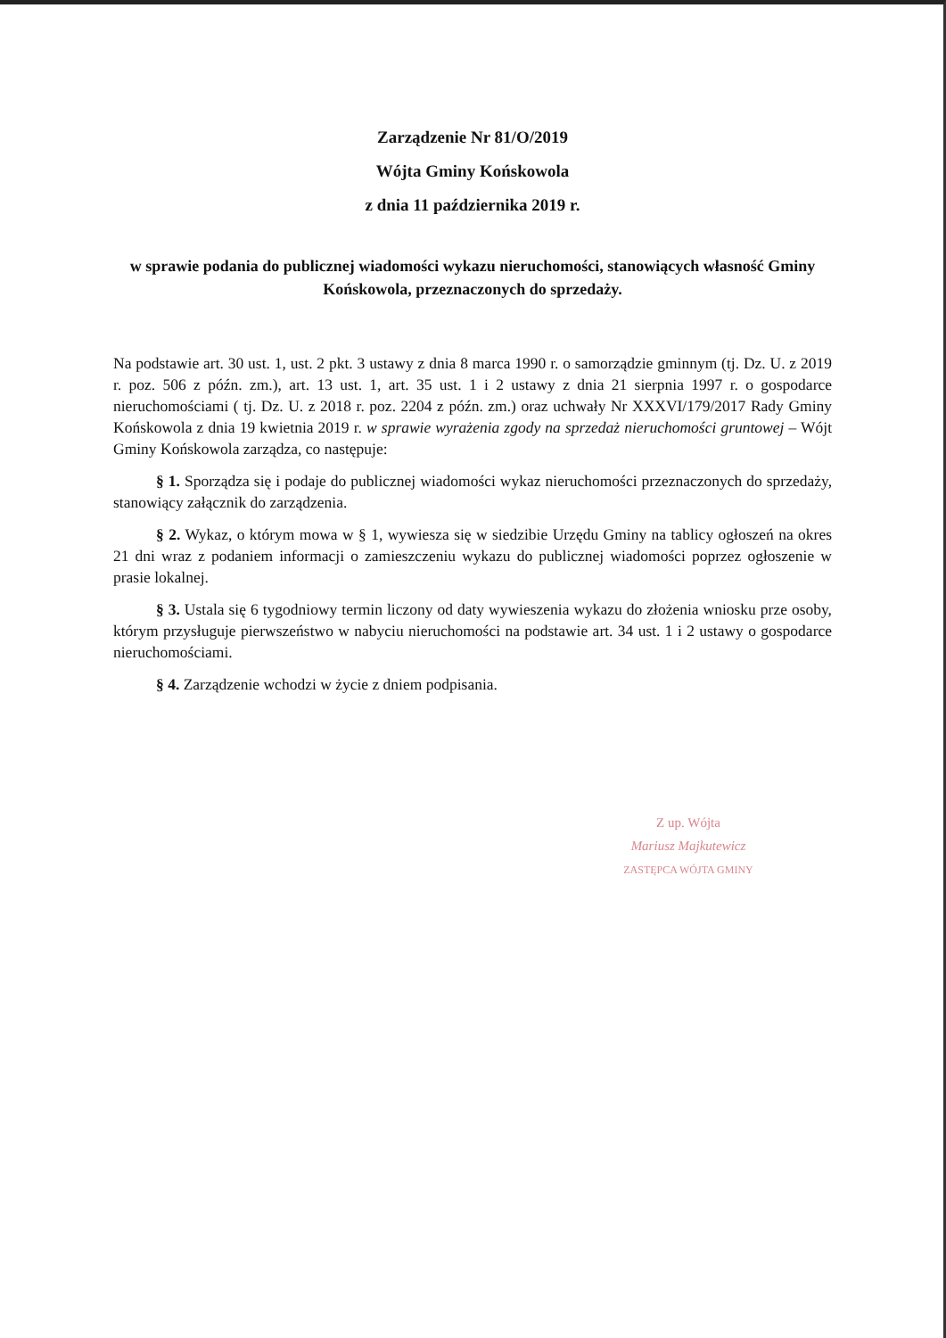Zarządzenie Nr 81/O/2019
Wójta Gminy Końskowola
z dnia 11 października 2019 r.
w sprawie podania do publicznej wiadomości wykazu nieruchomości, stanowiących własność Gminy Końskowola, przeznaczonych do sprzedaży.
Na podstawie art. 30 ust. 1, ust. 2 pkt. 3 ustawy z dnia 8 marca 1990 r. o samorządzie gminnym (tj. Dz. U. z 2019 r. poz. 506 z późn. zm.), art. 13 ust. 1, art. 35 ust. 1 i 2 ustawy z dnia 21 sierpnia 1997 r. o gospodarce nieruchomościami ( tj. Dz. U. z 2018 r. poz. 2204 z późn. zm.) oraz uchwały Nr XXXVI/179/2017 Rady Gminy Końskowola z dnia 19 kwietnia 2019 r. w sprawie wyrażenia zgody na sprzedaż nieruchomości gruntowej – Wójt Gminy Końskowola zarządza, co następuje:
§ 1. Sporządza się i podaje do publicznej wiadomości wykaz nieruchomości przeznaczonych do sprzedaży, stanowiący załącznik do zarządzenia.
§ 2. Wykaz, o którym mowa w § 1, wywiesza się w siedzibie Urzędu Gminy na tablicy ogłoszeń na okres 21 dni wraz z podaniem informacji o zamieszczeniu wykazu do publicznej wiadomości poprzez ogłoszenie w prasie lokalnej.
§ 3. Ustala się 6 tygodniowy termin liczony od daty wywieszenia wykazu do złożenia wniosku prze osoby, którym przysługuje pierwszeństwo w nabyciu nieruchomości na podstawie art. 34 ust. 1 i 2 ustawy o gospodarce nieruchomościami.
§ 4. Zarządzenie wchodzi w życie z dniem podpisania.
Z up. Wójta
Mariusz Majkutewicz
ZASTĘPCA WÓJTA GMINY